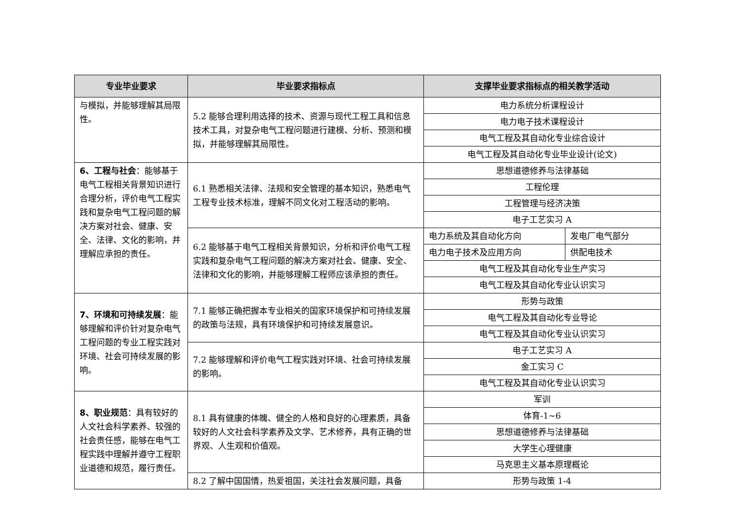| 专业毕业要求 | 毕业要求指标点 | 支撑毕业要求指标点的相关教学活动 | |
| --- | --- | --- | --- |
| 与模拟，并能够理解其局限性。 | 5.2 能够合理利用选择的技术、资源与现代工程工具和信息技术工具，对复杂电气工程问题进行建模、分析、预测和模拟，并能够理解其局限性。 | 电力系统分析课程设计 | |
| | | 电力电子技术课程设计 | |
| | | 电气工程及其自动化专业综合设计 | |
| | | 电气工程及其自动化专业毕业设计(论文) | |
| 6、工程与社会 ：能够基于电气工程相关背景知识进行合理分析，评价电气工程实践和复杂电气工程问题的解决方案对社会、健康、安全、法律、文化的影响，并理解应承担的责任。 | 6.1 熟悉相关法律、法规和安全管理的基本知识，熟悉电气工程专业技术标准，理解不同文化对工程活动的影响。 | 思想道德修养与法律基础 | |
| | | 工程伦理 | |
| | | 工程管理与经济决策 | |
| | | 电子工艺实习 A | |
| | 6.2 能够基于电气工程相关背景知识，分析和评价电气工程实践和复杂电气工程问题的解决方案对社会、健康、安全、法律和文化的影响，并能够理解工程师应该承担的责任。 | 电力系统及其自动化方向 | 发电厂电气部分 |
| | | 电力电子技术及应用方向 | 供配电技术 |
| | | 电气工程及其自动化专业生产实习 | |
| | | 电气工程及其自动化专业认识实习 | |
| 7、环境和可持续发展 ：能够理解和评价针对复杂电气工程问题的专业工程实践对环境、社会可持续发展的影响。 | 7.1 能够正确把握本专业相关的国家环境保护和可持续发展的政策与法规，具有环境保护和可持续发展意识。 | 形势与政策 | |
| | | 电气工程及其自动化专业导论 | |
| | | 电气工程及其自动化专业认识实习 | |
| | 7.2 能够理解和评价电气工程实践对环境、社会可持续发展的影响。 | 电子工艺实习 A | |
| | | 金工实习 C | |
| | | 电气工程及其自动化专业认识实习 | |
| 8、职业规范 ：具有较好的人文社会科学素养、较强的社会责任感，能够在电气工程实践中理解并遵守工程职业道德和规范，履行责任。 | 8.1 具有健康的体魄、健全的人格和良好的心理素质，具备较好的人文社会科学素养及文学、艺术修养，具有正确的世界观、人生观和价值观。 | 军训 | |
| | | 体育-1~6 | |
| | | 思想道德修养与法律基础 | |
| | | 大学生心理健康 | |
| | | 马克思主义基本原理概论 | |
| | 8.2 了解中国国情，热爱祖国，关注社会发展问题，具备 | 形势与政策 1-4 | |